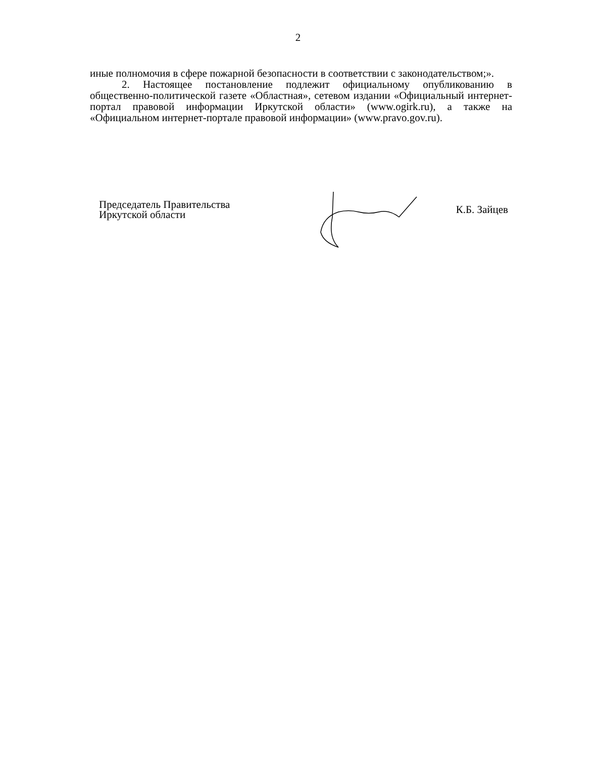2
иные полномочия в сфере пожарной безопасности в соответствии с законодательством;».
2. Настоящее постановление подлежит официальному опубликованию в общественно-политической газете «Областная», сетевом издании «Официальный интернет-портал правовой информации Иркутской области» (www.ogirk.ru), а также на «Официальном интернет-портале правовой информации» (www.pravo.gov.ru).
Председатель Правительства
Иркутской области
К.Б. Зайцев